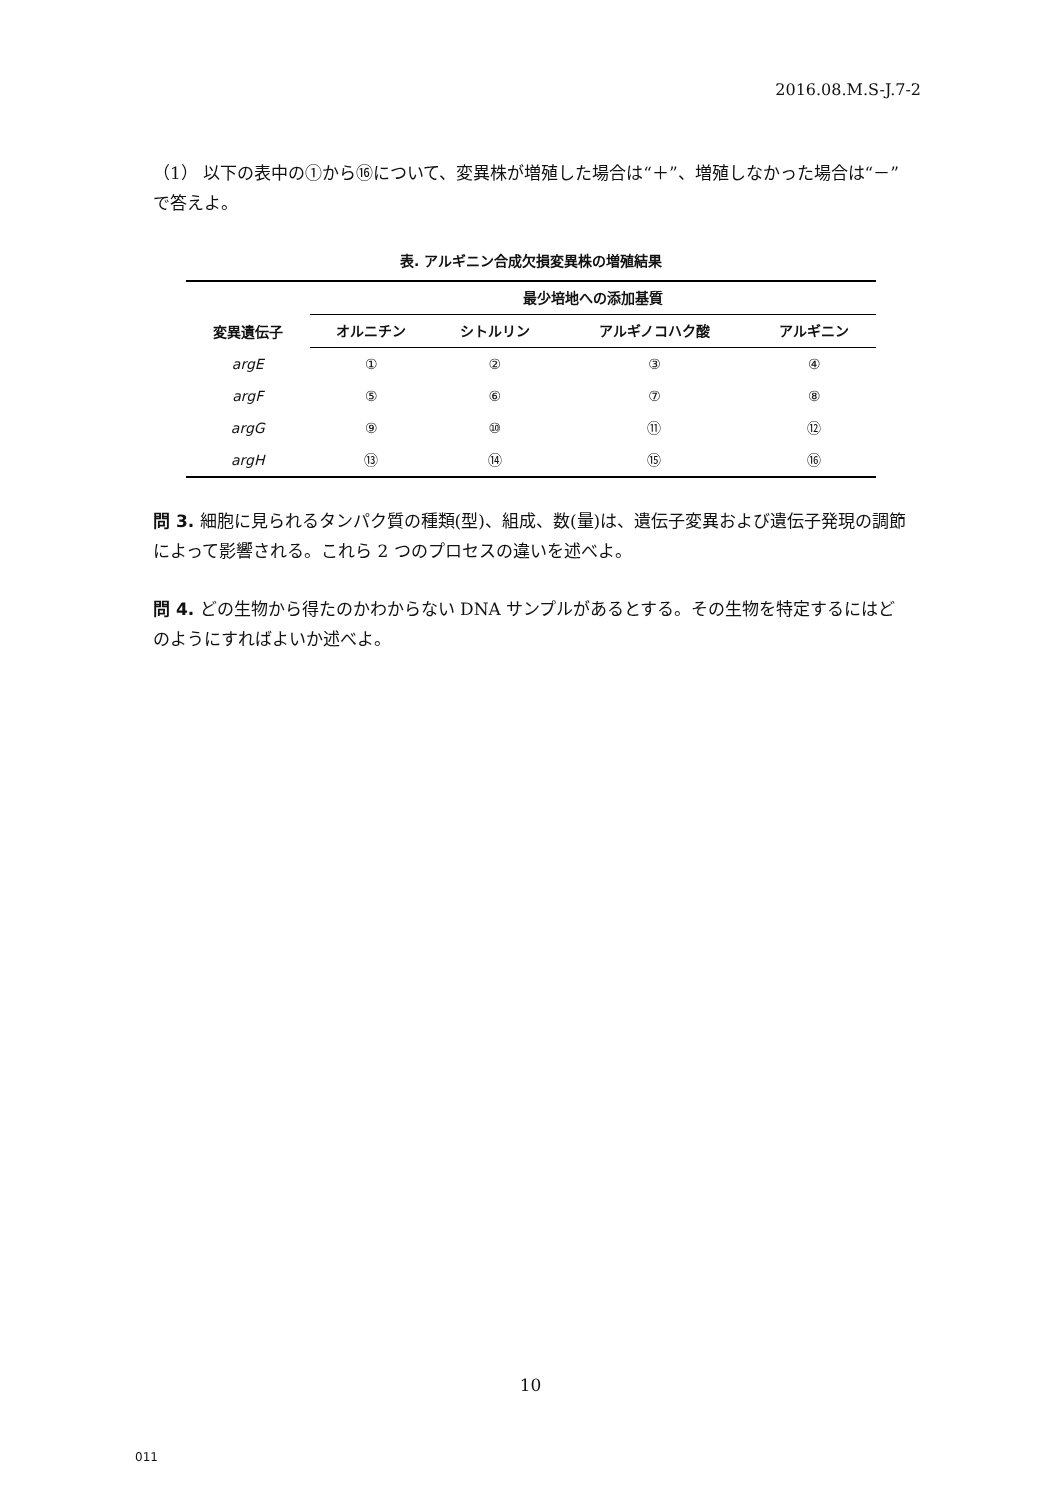2016.08.M.S-J.7-2
（1） 以下の表中の①から⑯について、変異株が増殖した場合は“＋”、増殖しなかった場合は“－”で答えよ。
表. アルギニン合成欠損変異株の増殖結果
| 変異遺伝子 | 最少培地への添加基質 | | | |
| --- | --- | --- | --- | --- |
| | オルニチン | シトルリン | アルギノコハク酸 | アルギニン |
| argE | ① | ② | ③ | ④ |
| argF | ⑤ | ⑥ | ⑦ | ⑧ |
| argG | ⑨ | ⑩ | ⑪ | ⑫ |
| argH | ⑬ | ⑭ | ⑮ | ⑯ |
問 3. 細胞に見られるタンパク質の種類(型)、組成、数(量)は、遺伝子変異および遺伝子発現の調節によって影響される。これら 2 つのプロセスの違いを述べよ。
問 4. どの生物から得たのかわからない DNA サンプルがあるとする。その生物を特定するにはどのようにすればよいか述べよ。
10
011